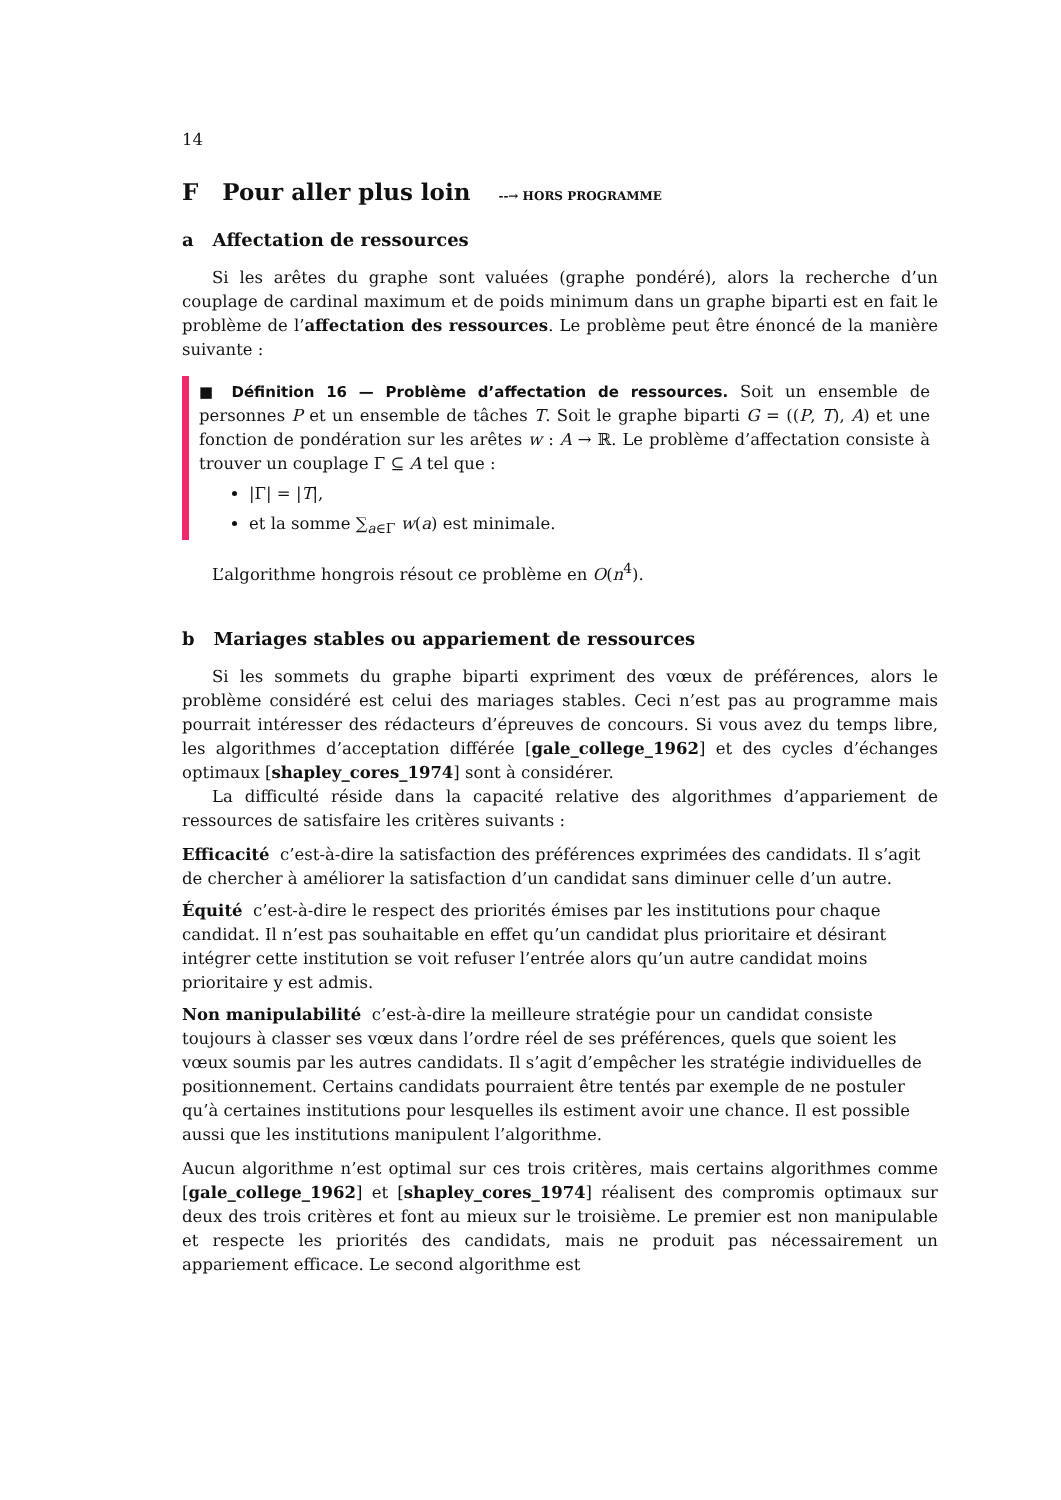14
F Pour aller plus loin --→ HORS PROGRAMME
a Affectation de ressources
Si les arêtes du graphe sont valuées (graphe pondéré), alors la recherche d’un couplage de cardinal maximum et de poids minimum dans un graphe biparti est en fait le problème de l’affectation des ressources. Le problème peut être énoncé de la manière suivante :
■ Définition 16 — Problème d’affectation de ressources. Soit un ensemble de personnes P et un ensemble de tâches T. Soit le graphe biparti G = ((P, T), A) et une fonction de pondération sur les arêtes w : A → ℝ. Le problème d’affectation consiste à trouver un couplage Γ ⊆ A tel que :
|Γ| = |T|,
et la somme ∑<sub>a∈Γ</sub> w(a) est minimale.
L’algorithme hongrois résout ce problème en O(n<sup>4</sup>).
b Mariages stables ou appariement de ressources
Si les sommets du graphe biparti expriment des vœux de préférences, alors le problème considéré est celui des mariages stables. Ceci n’est pas au programme mais pourrait intéresser des rédacteurs d’épreuves de concours. Si vous avez du temps libre, les algorithmes d’acceptation différée [gale_college_1962] et des cycles d’échanges optimaux [shapley_cores_1974] sont à considérer.
La difficulté réside dans la capacité relative des algorithmes d’appariement de ressources de satisfaire les critères suivants :
Efficacité
c’est-à-dire la satisfaction des préférences exprimées des candidats. Il s’agit de chercher à améliorer la satisfaction d’un candidat sans diminuer celle d’un autre.
Équité
c’est-à-dire le respect des priorités émises par les institutions pour chaque candidat. Il n’est pas souhaitable en effet qu’un candidat plus prioritaire et désirant intégrer cette institution se voit refuser l’entrée alors qu’un autre candidat moins prioritaire y est admis.
Non manipulabilité
c’est-à-dire la meilleure stratégie pour un candidat consiste toujours à classer ses vœux dans l’ordre réel de ses préférences, quels que soient les vœux soumis par les autres candidats. Il s’agit d’empêcher les stratégie individuelles de positionnement. Certains candidats pourraient être tentés par exemple de ne postuler qu’à certaines institutions pour lesquelles ils estiment avoir une chance. Il est possible aussi que les institutions manipulent l’algorithme.
Aucun algorithme n’est optimal sur ces trois critères, mais certains algorithmes comme [gale_college_1962] et [shapley_cores_1974] réalisent des compromis optimaux sur deux des trois critères et font au mieux sur le troisième. Le premier est non manipulable et respecte les priorités des candidats, mais ne produit pas nécessairement un appariement efficace. Le second algorithme est